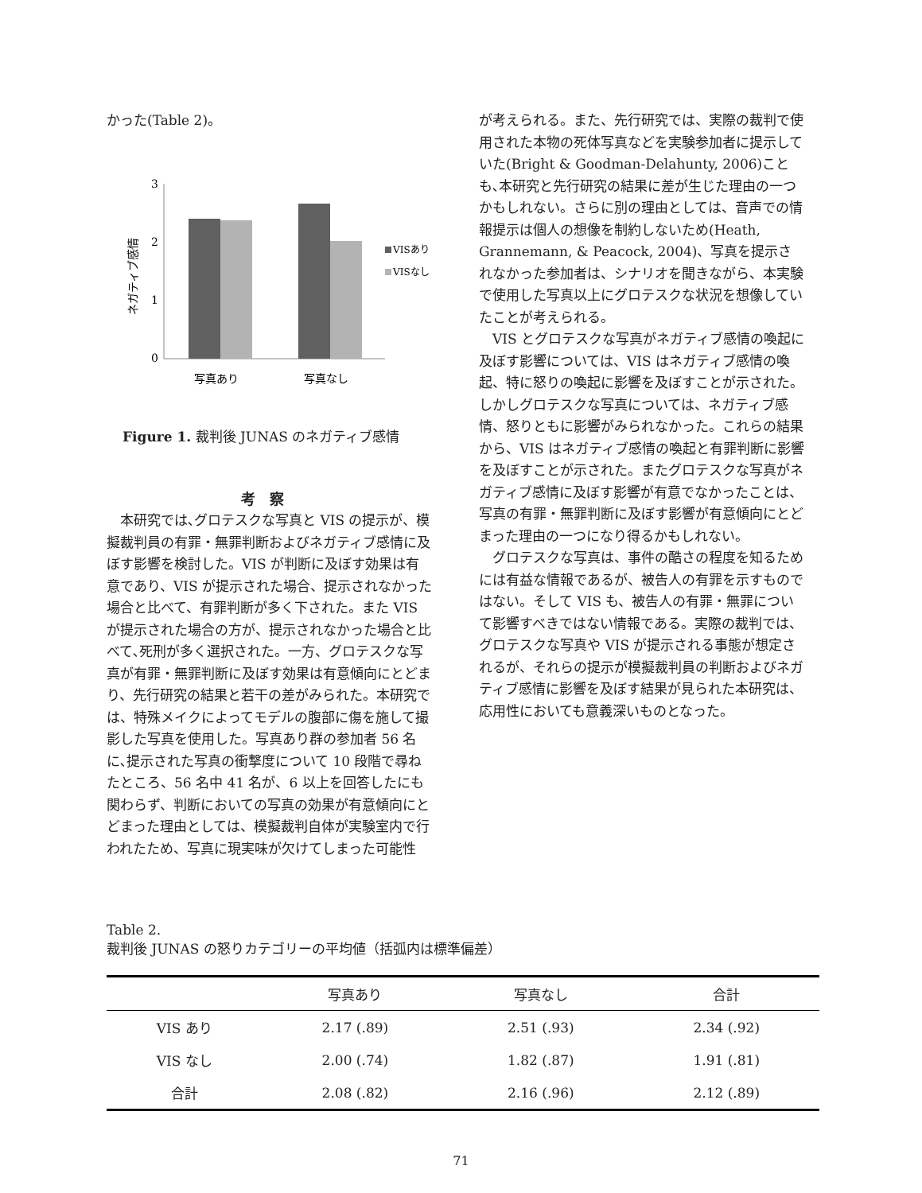かった(Table 2)。
3
2
1
0
ネガティブ感情
VISあり
VISなし
写真あり
写真なし
Figure 1. 裁判後 JUNAS のネガティブ感情
考察
本研究では､グロテスクな写真と VIS の提示が、模擬裁判員の有罪・無罪判断およびネガティブ感情に及ぼす影響を検討した。VIS が判断に及ぼす効果は有意であり、VIS が提示された場合、提示されなかった場合と比べて、有罪判断が多く下された。また VIS が提示された場合の方が、提示されなかった場合と比べて､死刑が多く選択された。一方、グロテスクな写真が有罪・無罪判断に及ぼす効果は有意傾向にとどまり、先行研究の結果と若干の差がみられた。本研究では、特殊メイクによってモデルの腹部に傷を施して撮影した写真を使用した。写真あり群の参加者 56 名に､提示された写真の衝撃度について 10 段階で尋ねたところ、56 名中 41 名が、6 以上を回答したにも関わらず、判断においての写真の効果が有意傾向にとどまった理由としては、模擬裁判自体が実験室内で行われたため、写真に現実味が欠けてしまった可能性
が考えられる。また、先行研究では、実際の裁判で使用された本物の死体写真などを実験参加者に提示していた(Bright & Goodman-Delahunty, 2006)ことも､本研究と先行研究の結果に差が生じた理由の一つかもしれない。さらに別の理由としては、音声での情報提示は個人の想像を制約しないため(Heath, Grannemann, & Peacock, 2004)、写真を提示されなかった参加者は、シナリオを聞きながら、本実験で使用した写真以上にグロテスクな状況を想像していたことが考えられる。
VIS とグロテスクな写真がネガティブ感情の喚起に及ぼす影響については、VIS はネガティブ感情の喚起、特に怒りの喚起に影響を及ぼすことが示された。しかしグロテスクな写真については、ネガティブ感情、怒りともに影響がみられなかった。これらの結果から、VIS はネガティブ感情の喚起と有罪判断に影響を及ぼすことが示された。またグロテスクな写真がネガティブ感情に及ぼす影響が有意でなかったことは、写真の有罪・無罪判断に及ぼす影響が有意傾向にとどまった理由の一つになり得るかもしれない。
グロテスクな写真は、事件の酷さの程度を知るためには有益な情報であるが、被告人の有罪を示すものではない。そして VIS も、被告人の有罪・無罪について影響すべきではない情報である。実際の裁判では、グロテスクな写真や VIS が提示される事態が想定されるが、それらの提示が模擬裁判員の判断およびネガティブ感情に影響を及ぼす結果が見られた本研究は、応用性においても意義深いものとなった。
Table 2.
裁判後 JUNAS の怒りカテゴリーの平均値（括弧内は標準偏差）
| | 写真あり | 写真なし | 合計 |
| --- | --- | --- | --- |
| VIS あり | 2.17 (.89) | 2.51 (.93) | 2.34 (.92) |
| VIS なし | 2.00 (.74) | 1.82 (.87) | 1.91 (.81) |
| 合計 | 2.08 (.82) | 2.16 (.96) | 2.12 (.89) |
71